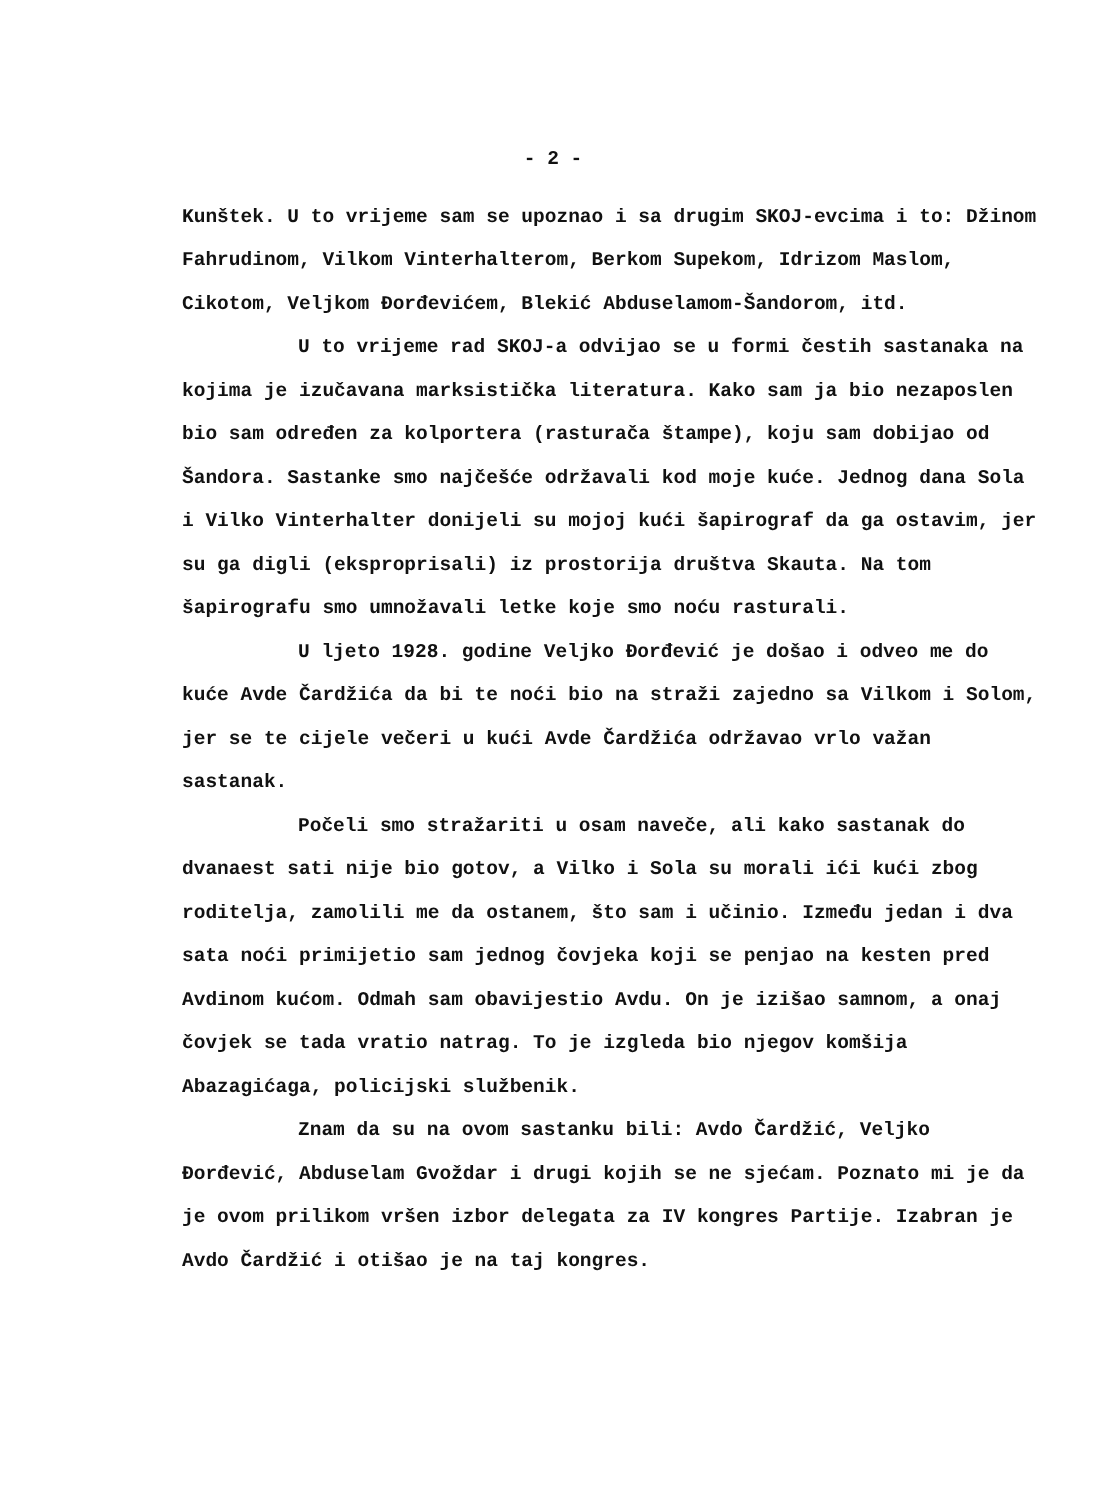- 2 -
Kunštek. U to vrijeme sam se upoznao i sa drugim SKOJ-evcima i to: Džinom Fahrudinom, Vilkom Vinterhalterom, Berkom Supekom, Idrizom Maslom, Cikotom, Veljkom Đorđevićem, Blekić Abduselamom-Šandorom, itd.
U to vrijeme rad SKOJ-a odvijao se u formi čestih sastanaka na kojima je izučavana marksistička literatura. Kako sam ja bio nezaposlen bio sam određen za kolportera (rasturača štampe), koju sam dobijao od Šandora. Sastanke smo najčešće održavali kod moje kuće. Jednog dana Sola i Vilko Vinterhalter donijeli su mojoj kući šapirograf da ga ostavim, jer su ga digli (eksproprisali) iz prostorija društva Skauta. Na tom šapirografu smo umnožavali letke koje smo noću rasturali.
U ljeto 1928. godine Veljko Đorđević je došao i odveo me do kuće Avde Čardžića da bi te noći bio na straži zajedno sa Vilkom i Solom, jer se te cijele večeri u kući Avde Čardžića održavao vrlo važan sastanak.
Počeli smo stražariti u osam naveče, ali kako sastanak do dvanaest sati nije bio gotov, a Vilko i Sola su morali ići kući zbog roditelja, zamolili me da ostanem, što sam i učinio. Između jedan i dva sata noći primijetio sam jednog čovjeka koji se penjao na kesten pred Avdinom kućom. Odmah sam obavijestio Avdu. On je izišao samnom, a onaj čovjek se tada vratio natrag. To je izgleda bio njegov komšija Abazagićaga, policijski službenik.
Znam da su na ovom sastanku bili: Avdo Čardžić, Veljko Đorđević, Abduselam Gvoždar i drugi kojih se ne sjećam. Poznato mi je da je ovom prilikom vršen izbor delegata za IV kongres Partije. Izabran je Avdo Čardžić i otišao je na taj kongres.